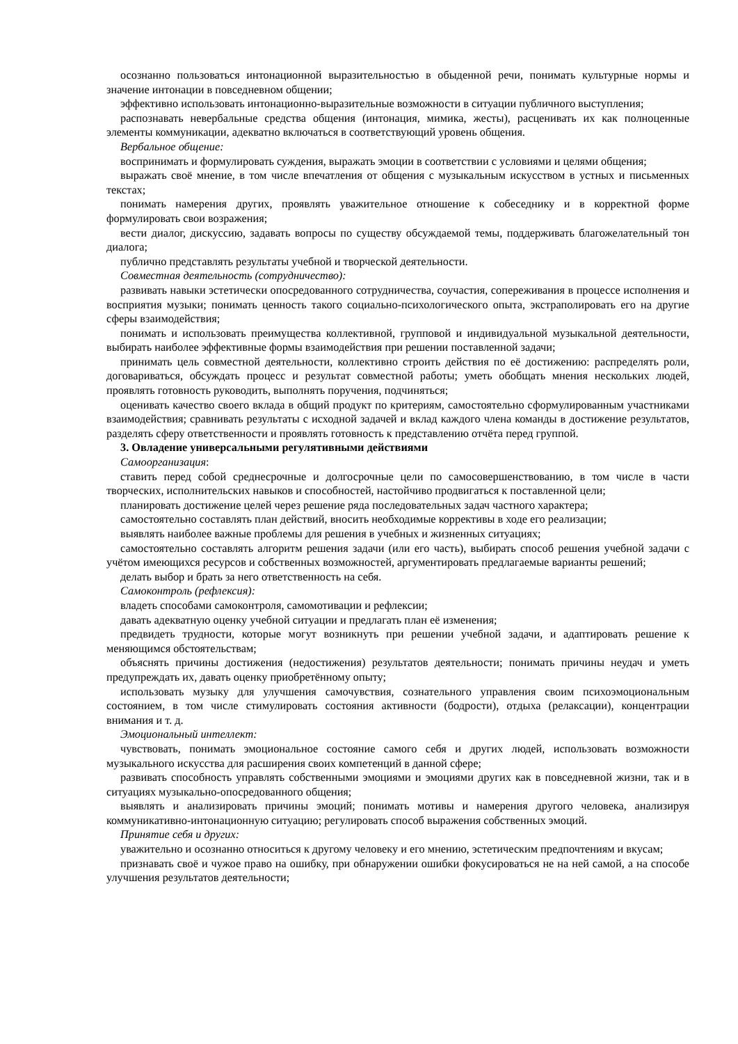осознанно пользоваться интонационной выразительностью в обыденной речи, понимать культурные нормы и значение интонации в повседневном общении;
эффективно использовать интонационно-выразительные возможности в ситуации публичного выступления;
распознавать невербальные средства общения (интонация, мимика, жесты), расценивать их как полноценные элементы коммуникации, адекватно включаться в соответствующий уровень общения.
Вербальное общение:
воспринимать и формулировать суждения, выражать эмоции в соответствии с условиями и целями общения;
выражать своё мнение, в том числе впечатления от общения с музыкальным искусством в устных и письменных текстах;
понимать намерения других, проявлять уважительное отношение к собеседнику и в корректной форме формулировать свои возражения;
вести диалог, дискуссию, задавать вопросы по существу обсуждаемой темы, поддерживать благожелательный тон диалога;
публично представлять результаты учебной и творческой деятельности.
Совместная деятельность (сотрудничество):
развивать навыки эстетически опосредованного сотрудничества, соучастия, сопереживания в процессе исполнения и восприятия музыки; понимать ценность такого социально-психологического опыта, экстраполировать его на другие сферы взаимодействия;
понимать и использовать преимущества коллективной, групповой и индивидуальной музыкальной деятельности, выбирать наиболее эффективные формы взаимодействия при решении поставленной задачи;
принимать цель совместной деятельности, коллективно строить действия по её достижению: распределять роли, договариваться, обсуждать процесс и результат совместной работы; уметь обобщать мнения нескольких людей, проявлять готовность руководить, выполнять поручения, подчиняться;
оценивать качество своего вклада в общий продукт по критериям, самостоятельно сформулированным участниками взаимодействия; сравнивать результаты с исходной задачей и вклад каждого члена команды в достижение результатов, разделять сферу ответственности и проявлять готовность к представлению отчёта перед группой.
3. Овладение универсальными регулятивными действиями
Самоорганизация:
ставить перед собой среднесрочные и долгосрочные цели по самосовершенствованию, в том числе в части творческих, исполнительских навыков и способностей, настойчиво продвигаться к поставленной цели;
планировать достижение целей через решение ряда последовательных задач частного характера;
самостоятельно составлять план действий, вносить необходимые коррективы в ходе его реализации;
выявлять наиболее важные проблемы для решения в учебных и жизненных ситуациях;
самостоятельно составлять алгоритм решения задачи (или его часть), выбирать способ решения учебной задачи с учётом имеющихся ресурсов и собственных возможностей, аргументировать предлагаемые варианты решений;
делать выбор и брать за него ответственность на себя.
Самоконтроль (рефлексия):
владеть способами самоконтроля, самомотивации и рефлексии;
давать адекватную оценку учебной ситуации и предлагать план её изменения;
предвидеть трудности, которые могут возникнуть при решении учебной задачи, и адаптировать решение к меняющимся обстоятельствам;
объяснять причины достижения (недостижения) результатов деятельности; понимать причины неудач и уметь предупреждать их, давать оценку приобретённому опыту;
использовать музыку для улучшения самочувствия, сознательного управления своим психоэмоциональным состоянием, в том числе стимулировать состояния активности (бодрости), отдыха (релаксации), концентрации внимания и т. д.
Эмоциональный интеллект:
чувствовать, понимать эмоциональное состояние самого себя и других людей, использовать возможности музыкального искусства для расширения своих компетенций в данной сфере;
развивать способность управлять собственными эмоциями и эмоциями других как в повседневной жизни, так и в ситуациях музыкально-опосредованного общения;
выявлять и анализировать причины эмоций; понимать мотивы и намерения другого человека, анализируя коммуникативно-интонационную ситуацию; регулировать способ выражения собственных эмоций.
Принятие себя и других:
уважительно и осознанно относиться к другому человеку и его мнению, эстетическим предпочтениям и вкусам;
признавать своё и чужое право на ошибку, при обнаружении ошибки фокусироваться не на ней самой, а на способе улучшения результатов деятельности;